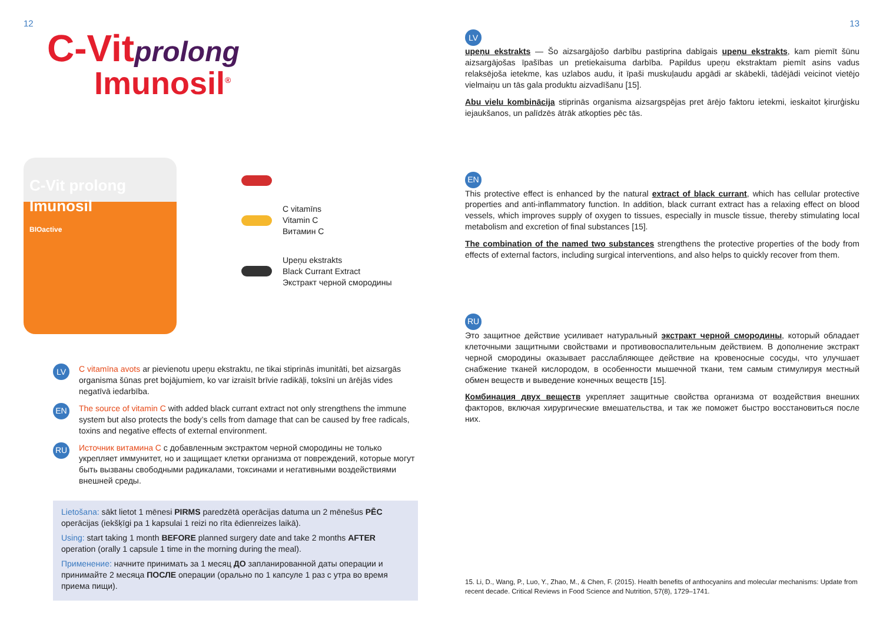12
C-Vitprolong
Imunosil<sup>®</sup>
C-Vit prolong
Imunosil
BIOactive
C vitamīns
Vitamin C
Витамин C
Upeņu ekstrakts
Black Currant Extract
Экстракт черной смородины
LV
C vitamīna avots ar pievienotu upeņu ekstraktu, ne tikai stiprinās imunitāti, bet aizsargās organisma šūnas pret bojājumiem, ko var izraisīt brīvie radikāļi, toksīni un ārējās vides negatīvā iedarbība.
EN
The source of vitamin C with added black currant extract not only strengthens the immune system but also protects the body’s cells from damage that can be caused by free radicals, toxins and negative effects of external environment.
RU
Источник витамина С с добавленным экстрактом черной смородины не только укрепляет иммунитет, но и защищает клетки организма от повреждений, которые могут быть вызваны свободными радикалами, токсинами и негативными воздействиями внешней среды.
Lietošana: sākt lietot 1 mēnesi PIRMS paredzētā operācijas datuma un 2 mēnešus PĒC operācijas (iekšķīgi pa 1 kapsulai 1 reizi no rīta ēdienreizes laikā).
Using: start taking 1 month BEFORE planned surgery date and take 2 months AFTER operation (orally 1 capsule 1 time in the morning during the meal).
Применение: начните принимать за 1 месяц ДО запланированной даты операции и принимайте 2 месяца ПОСЛЕ операции (орально по 1 капсуле 1 раз с утра во время приема пищи).
13
LV
upeņu ekstrakts — Šo aizsargājošo darbību pastiprina dabīgais upeņu ekstrakts, kam piemīt šūnu aizsargājošas īpašības un pretiekaisuma darbība. Papildus upeņu ekstraktam piemīt asins vadus relaksējoša ietekme, kas uzlabos audu, it īpaši muskuļaudu apgādi ar skābekli, tādējādi veicinot vietējo vielmaiņu un tās gala produktu aizvadīšanu [15].
Abu vielu kombinācija stiprinās organisma aizsargspējas pret ārējo faktoru ietekmi, ieskaitot ķirurģisku iejaukšanos, un palīdzēs ātrāk atkopties pēc tās.
EN
This protective effect is enhanced by the natural extract of black currant, which has cellular protective properties and anti-inflammatory function. In addition, black currant extract has a relaxing effect on blood vessels, which improves supply of oxygen to tissues, especially in muscle tissue, thereby stimulating local metabolism and excretion of final substances [15].
The combination of the named two substances strengthens the protective properties of the body from effects of external factors, including surgical interventions, and also helps to quickly recover from them.
RU
Это защитное действие усиливает натуральный экстракт черной смородины, который обладает клеточными защитными свойствами и противовоспалительным действием. В дополнение экстракт черной смородины оказывает расслабляющее действие на кровеносные сосуды, что улучшает снабжение тканей кислородом, в особенности мышечной ткани, тем самым стимулируя местный обмен веществ и выведение конечных веществ [15].
Комбинация двух веществ укрепляет защитные свойства организма от воздействия внешних факторов, включая хирургические вмешательства, и так же поможет быстро восстановиться после них.
15. Li, D., Wang, P., Luo, Y., Zhao, M., & Chen, F. (2015). Health benefits of anthocyanins and molecular mechanisms: Update from recent decade. Critical Reviews in Food Science and Nutrition, 57(8), 1729–1741.